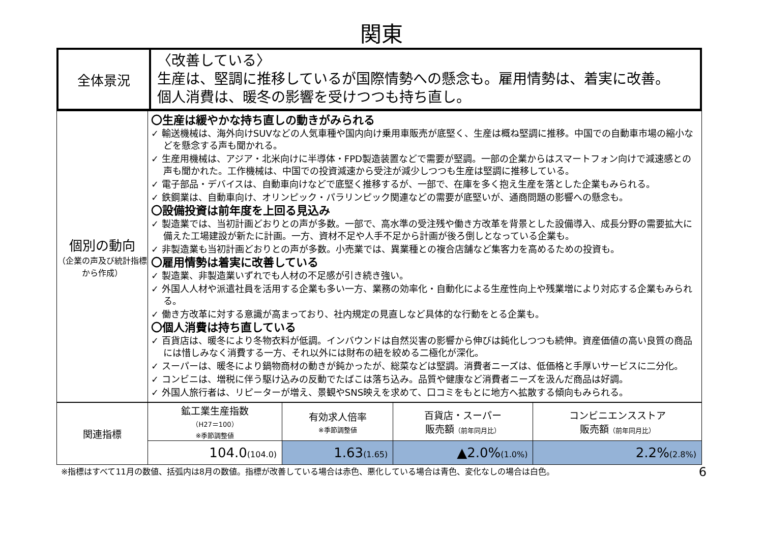関東
| 全体景況 | 〈改善している〉 生産は、堅調に推移しているが国際情勢への懸念も。雇用情勢は、着実に改善。 個人消費は、暖冬の影響を受けつつも持ち直し。 |
| 個別の動向 （企業の声及び統計指標から作成） | 〇生産は緩やかな持ち直しの動きがみられる ✓ 輸送機械は、海外向けSUVなどの人気車種や国内向け乗用車販売が底堅く、生産は概ね堅調に推移。中国での自動車市場の縮小などを懸念する声も聞かれる。 ✓ 生産用機械は、アジア・北米向けに半導体・FPD製造装置などで需要が堅調。一部の企業からはスマートフォン向けで減速感との声も聞かれた。工作機械は、中国での投資減速から受注が減少しつつも生産は堅調に推移している。 ✓ 電子部品・デバイスは、自動車向けなどで底堅く推移するが、一部で、在庫を多く抱え生産を落とした企業もみられる。 ✓ 鉄鋼業は、自動車向け、オリンピック・パラリンピック関連などの需要が底堅いが、通商問題の影響への懸念も。 〇設備投資は前年度を上回る見込み ✓ 製造業では、当初計画どおりとの声が多数。一部で、高水準の受注残や働き方改革を背景とした設備導入、成長分野の需要拡大に備えた工場建設が新たに計画。一方、資材不足や人手不足から計画が後ろ倒しとなっている企業も。 ✓ 非製造業も当初計画どおりとの声が多数。小売業では、異業種との複合店舗など集客力を高めるための投資も。 〇雇用情勢は着実に改善している ✓ 製造業、非製造業いずれでも人材の不足感が引き続き強い。 ✓ 外国人人材や派遣社員を活用する企業も多い一方、業務の効率化・自動化による生産性向上や残業増により対応する企業もみられる。 ✓ 働き方改革に対する意識が高まっており、社内規定の見直しなど具体的な行動をとる企業も。 〇個人消費は持ち直している ✓ 百貨店は、暖冬により冬物衣料が低調。インバウンドは自然災害の影響から伸びは鈍化しつつも続伸。資産価値の高い良質の商品には惜しみなく消費する一方、それ以外には財布の紐を絞める二極化が深化。 ✓ スーパーは、暖冬により鍋物商材の動きが鈍かったが、総菜などは堅調。消費者ニーズは、低価格と手厚いサービスに二分化。 ✓ コンビニは、増税に伴う駆け込みの反動でたばこは落ち込み。品質や健康など消費者ニーズを汲んだ商品は好調。 ✓ 外国人旅行者は、リピーターが増え、景観やSNS映えを求めて、口コミをもとに地方へ拡散する傾向もみられる。 |
| 関連指標 | 鉱工業生産指数 （H27＝100） ※季節調整値 | 有効求人倍率 ※季節調整値 | 百貨店・スーパー 販売額 （前年同月比） | コンビニエンスストア 販売額 （前年同月比） |
| | 104.0 (104.0) | 1.63 (1.65) | ▲2.0% (1.0%) | 2.2% (2.8%) |
※指標はすべて11月の数値、括弧内は8月の数値。指標が改善している場合は赤色、悪化している場合は青色、変化なしの場合は白色。 6